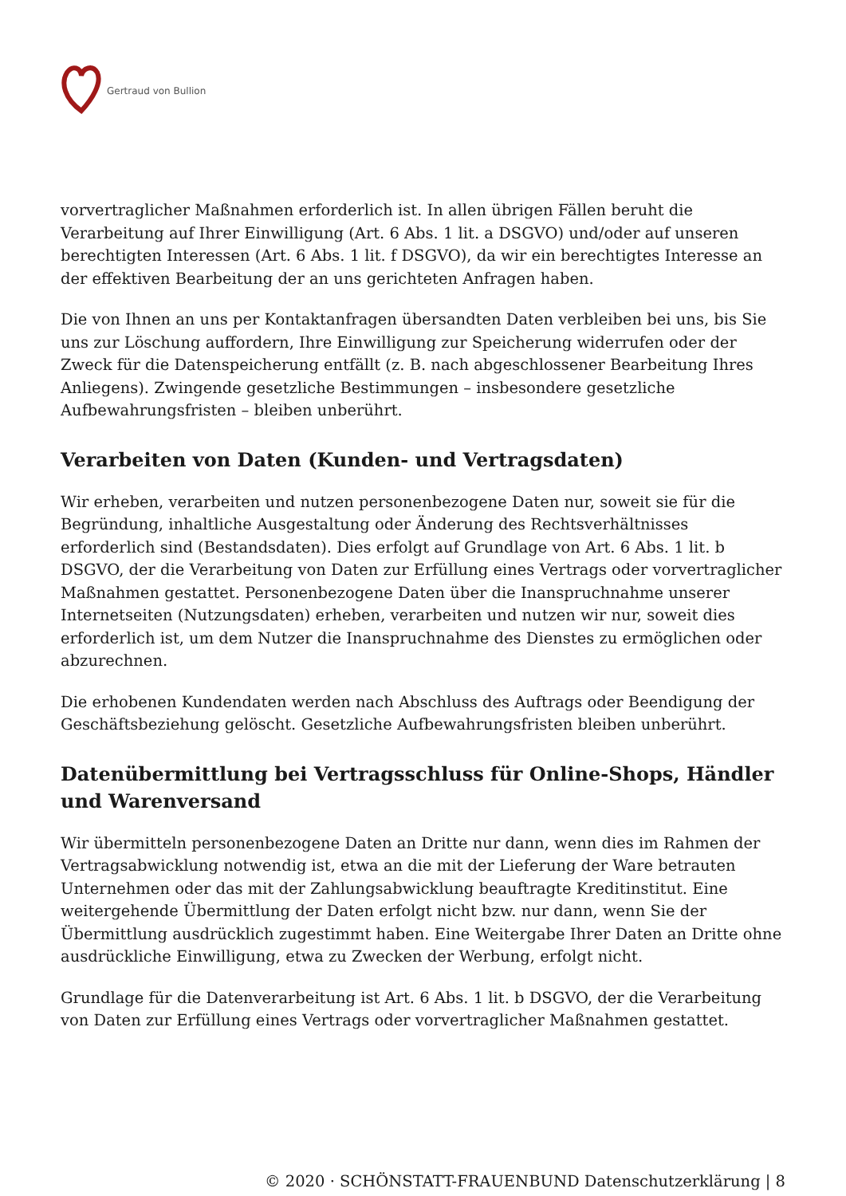Gertraud von Bullion
vorvertraglicher Maßnahmen erforderlich ist. In allen übrigen Fällen beruht die Verarbeitung auf Ihrer Einwilligung (Art. 6 Abs. 1 lit. a DSGVO) und/oder auf unseren berechtigten Interessen (Art. 6 Abs. 1 lit. f DSGVO), da wir ein berechtigtes Interesse an der effektiven Bearbeitung der an uns gerichteten Anfragen haben.
Die von Ihnen an uns per Kontaktanfragen übersandten Daten verbleiben bei uns, bis Sie uns zur Löschung auffordern, Ihre Einwilligung zur Speicherung widerrufen oder der Zweck für die Datenspeicherung entfällt (z. B. nach abgeschlossener Bearbeitung Ihres Anliegens). Zwingende gesetzliche Bestimmungen – insbesondere gesetzliche Aufbewahrungsfristen – bleiben unberührt.
Verarbeiten von Daten (Kunden- und Vertragsdaten)
Wir erheben, verarbeiten und nutzen personenbezogene Daten nur, soweit sie für die Begründung, inhaltliche Ausgestaltung oder Änderung des Rechtsverhältnisses erforderlich sind (Bestandsdaten). Dies erfolgt auf Grundlage von Art. 6 Abs. 1 lit. b DSGVO, der die Verarbeitung von Daten zur Erfüllung eines Vertrags oder vorvertraglicher Maßnahmen gestattet. Personenbezogene Daten über die Inanspruchnahme unserer Internetseiten (Nutzungsdaten) erheben, verarbeiten und nutzen wir nur, soweit dies erforderlich ist, um dem Nutzer die Inanspruchnahme des Dienstes zu ermöglichen oder abzurechnen.
Die erhobenen Kundendaten werden nach Abschluss des Auftrags oder Beendigung der Geschäftsbeziehung gelöscht. Gesetzliche Aufbewahrungsfristen bleiben unberührt.
Datenübermittlung bei Vertragsschluss für Online-Shops, Händler und Warenversand
Wir übermitteln personenbezogene Daten an Dritte nur dann, wenn dies im Rahmen der Vertragsabwicklung notwendig ist, etwa an die mit der Lieferung der Ware betrauten Unternehmen oder das mit der Zahlungsabwicklung beauftragte Kreditinstitut. Eine weitergehende Übermittlung der Daten erfolgt nicht bzw. nur dann, wenn Sie der Übermittlung ausdrücklich zugestimmt haben. Eine Weitergabe Ihrer Daten an Dritte ohne ausdrückliche Einwilligung, etwa zu Zwecken der Werbung, erfolgt nicht.
Grundlage für die Datenverarbeitung ist Art. 6 Abs. 1 lit. b DSGVO, der die Verarbeitung von Daten zur Erfüllung eines Vertrags oder vorvertraglicher Maßnahmen gestattet.
© 2020 · SCHÖNSTATT-FRAUENBUND Datenschutzerklärung | 8